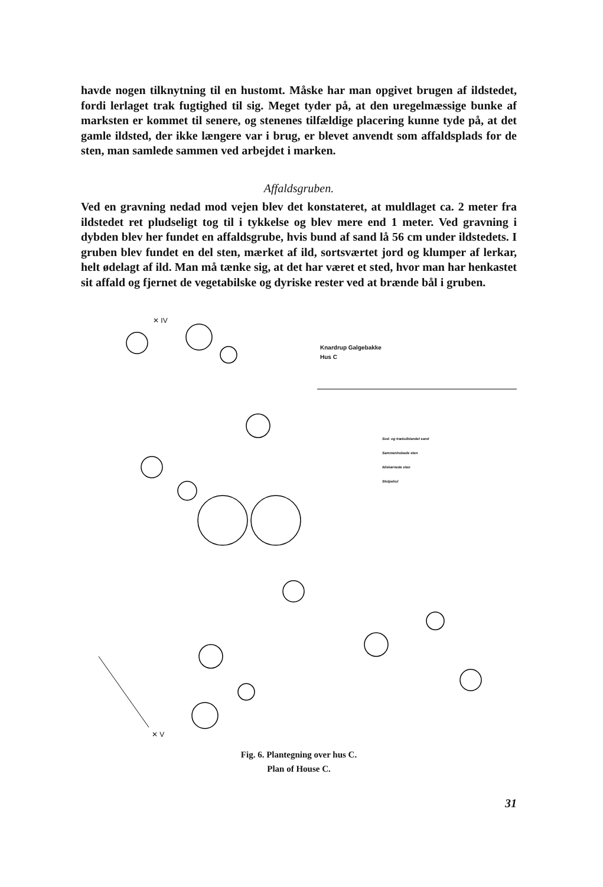havde nogen tilknytning til en hustomt. Måske har man opgivet brugen af ild­stedet, fordi lerlaget trak fugtighed til sig. Meget tyder på, at den uregelmæssige bunke af marksten er kommet til senere, og stenenes tilfældige placering kunne tyde på, at det gamle ildsted, der ikke længere var i brug, er blevet anvendt som affaldsplads for de sten, man samlede sammen ved arbejdet i marken.
Affaldsgruben.
Ved en gravning nedad mod vejen blev det konstateret, at muldlaget ca. 2 meter fra ildstedet ret pludseligt tog til i tykkelse og blev mere end 1 meter. Ved grav­ning i dybden blev her fundet en affaldsgrube, hvis bund af sand lå 56 cm under ildstedets. I gruben blev fundet en del sten, mærket af ild, sortsværtet jord og klumper af lerkar, helt ødelagt af ild. Man må tænke sig, at det har været et sted, hvor man har henkastet sit affald og fjernet de vegetabilske og dyriske rester ved at brænde bål i gruben.
✕ IV
Knardrup Galgebakke
Hus C
Sod- og trækulblandet sand
Sammenhobede sten
Ildskørnede sten
Stolpehul
✕ V
Fig. 6. Plantegning over hus C.
Plan of House C.
31